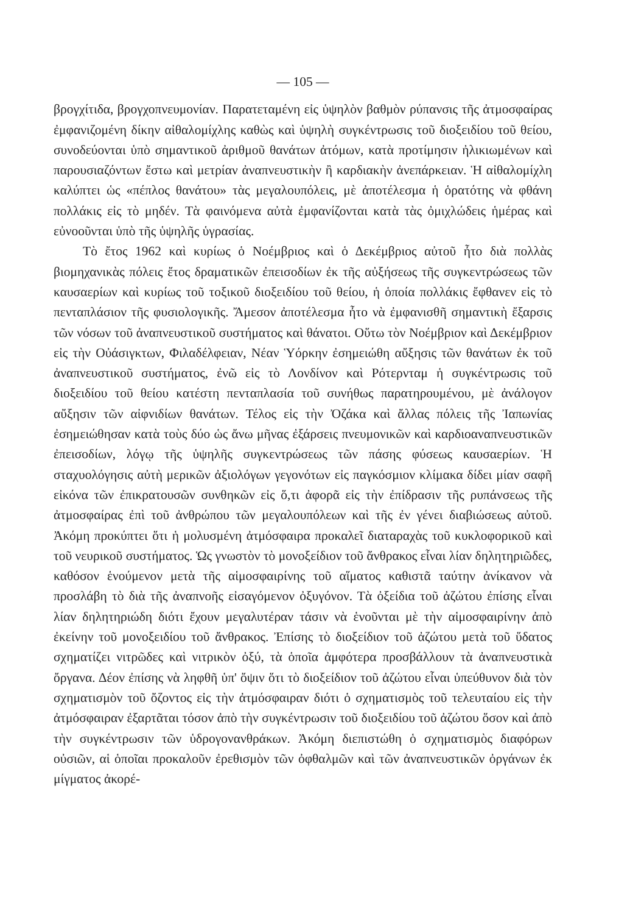— 105 —
βρογχίτιδα, βρογχοπνευμονίαν. Παρατεταμένη εἰς ὑψηλὸν βαθμὸν ρύπανσις τῆς ἀτμοσφαίρας ἐμφανιζομένη δίκην αἰθαλομίχλης καθὼς καὶ ὑψηλὴ συγκέντρωσις τοῦ διοξειδίου τοῦ θείου, συνοδεύονται ὑπὸ σημαντικοῦ ἀριθμοῦ θανάτων ἀτόμων, κατὰ προτίμησιν ἠλικιωμένων καὶ παρουσιαζόντων ἔστω καὶ μετρίαν ἀναπνευστικὴν ἢ καρδιακὴν ἀνεπάρκειαν. Ἡ αἰθαλομίχλη καλύπτει ὡς «πέπλος θανάτου» τὰς μεγαλουπόλεις, μὲ ἀποτέλεσμα ἡ ὁρατότης νὰ φθάνη πολλάκις εἰς τὸ μηδέν. Τὰ φαινόμενα αὐτὰ ἐμφανίζονται κατὰ τὰς ὀμιχλώδεις ἡμέρας καὶ εὐνοοῦνται ὑπὸ τῆς ὑψηλῆς ὑγρασίας.
Τὸ ἔτος 1962 καὶ κυρίως ὁ Νοέμβριος καὶ ὁ Δεκέμβριος αὐτοῦ ἦτο διὰ πολλὰς βιομηχανικὰς πόλεις ἔτος δραματικῶν ἐπεισοδίων ἐκ τῆς αὐξήσεως τῆς συγκεντρώσεως τῶν καυσαερίων καὶ κυρίως τοῦ τοξικοῦ διοξειδίου τοῦ θείου, ἡ ὁποία πολλάκις ἔφθανεν εἰς τὸ πενταπλάσιον τῆς φυσιολογικῆς. Ἄμεσον ἀποτέλεσμα ἦτο νὰ ἐμφανισθῆ σημαντικὴ ἔξαρσις τῶν νόσων τοῦ ἀναπνευστικοῦ συστήματος καὶ θάνατοι. Οὕτω τὸν Νοέμβριον καὶ Δεκέμβριον εἰς τὴν Οὐάσιγκτων, Φιλαδέλφειαν, Νέαν Ὑόρκην ἐσημειώθη αὔξησις τῶν θανάτων ἐκ τοῦ ἀναπνευστικοῦ συστήματος, ἐνῶ εἰς τὸ Λονδίνον καὶ Ρότερνταμ ἡ συγκέντρωσις τοῦ διοξειδίου τοῦ θείου κατέστη πενταπλασία τοῦ συνήθως παρατηρουμένου, μὲ ἀνάλογον αὔξησιν τῶν αἰφνιδίων θανάτων. Τέλος εἰς τὴν Ὀζάκα καὶ ἄλλας πόλεις τῆς Ἰαπωνίας ἐσημειώθησαν κατὰ τοὺς δύο ὡς ἄνω μῆνας ἐξάρσεις πνευμονικῶν καὶ καρδιοαναπνευστικῶν ἐπεισοδίων, λόγῳ τῆς ὑψηλῆς συγκεντρώσεως τῶν πάσης φύσεως καυσαερίων. Ἡ σταχυολόγησις αὐτὴ μερικῶν ἀξιολόγων γεγονότων εἰς παγκόσμιον κλίμακα δίδει μίαν σαφῆ εἰκόνα τῶν ἐπικρατουσῶν συνθηκῶν εἰς ὅ,τι ἀφορᾶ εἰς τὴν ἐπίδρασιν τῆς ρυπάνσεως τῆς ἀτμοσφαίρας ἐπὶ τοῦ ἀνθρώπου τῶν μεγαλουπόλεων καὶ τῆς ἐν γένει διαβιώσεως αὐτοῦ. Ἀκόμη προκύπτει ὅτι ἡ μολυσμένη ἀτμόσφαιρα προκαλεῖ διαταραχὰς τοῦ κυκλοφορικοῦ καὶ τοῦ νευρικοῦ συστήματος. Ὡς γνωστὸν τὸ μονοξείδιον τοῦ ἄνθρακος εἶναι λίαν δηλητηριῶδες, καθόσον ἑνούμενον μετὰ τῆς αἱμοσφαιρίνης τοῦ αἵματος καθιστᾶ ταύτην ἀνίκανον νὰ προσλάβη τὸ διὰ τῆς ἀναπνοῆς εἰσαγόμενον ὀξυγόνον. Τὰ ὀξείδια τοῦ ἀζώτου ἐπίσης εἶναι λίαν δηλητηριώδη διότι ἔχουν μεγαλυτέραν τάσιν νὰ ἑνοῦνται μὲ τὴν αἱμοσφαιρίνην ἀπὸ ἐκείνην τοῦ μονοξειδίου τοῦ ἄνθρακος. Ἐπίσης τὸ διοξείδιον τοῦ ἀζώτου μετὰ τοῦ ὕδατος σχηματίζει νιτρῶδες καὶ νιτρικὸν ὀξύ, τὰ ὁποῖα ἀμφότερα προσβάλλουν τὰ ἀναπνευστικὰ ὄργανα. Δέον ἐπίσης νὰ ληφθῆ ὑπ' ὄψιν ὅτι τὸ διοξείδιον τοῦ ἀζώτου εἶναι ὑπεύθυνον διὰ τὸν σχηματισμὸν τοῦ ὄζοντος εἰς τὴν ἀτμόσφαιραν διότι ὁ σχηματισμὸς τοῦ τελευταίου εἰς τὴν ἀτμόσφαιραν ἐξαρτᾶται τόσον ἀπὸ τὴν συγκέντρωσιν τοῦ διοξειδίου τοῦ ἀζώτου ὅσον καὶ ἀπὸ τὴν συγκέντρωσιν τῶν ὑδρογονανθράκων. Ἀκόμη διεπιστώθη ὁ σχηματισμὸς διαφόρων οὐσιῶν, αἱ ὁποῖαι προκαλοῦν ἐρεθισμὸν τῶν ὀφθαλμῶν καὶ τῶν ἀναπνευστικῶν ὀργάνων ἐκ μίγματος ἀκορέ-